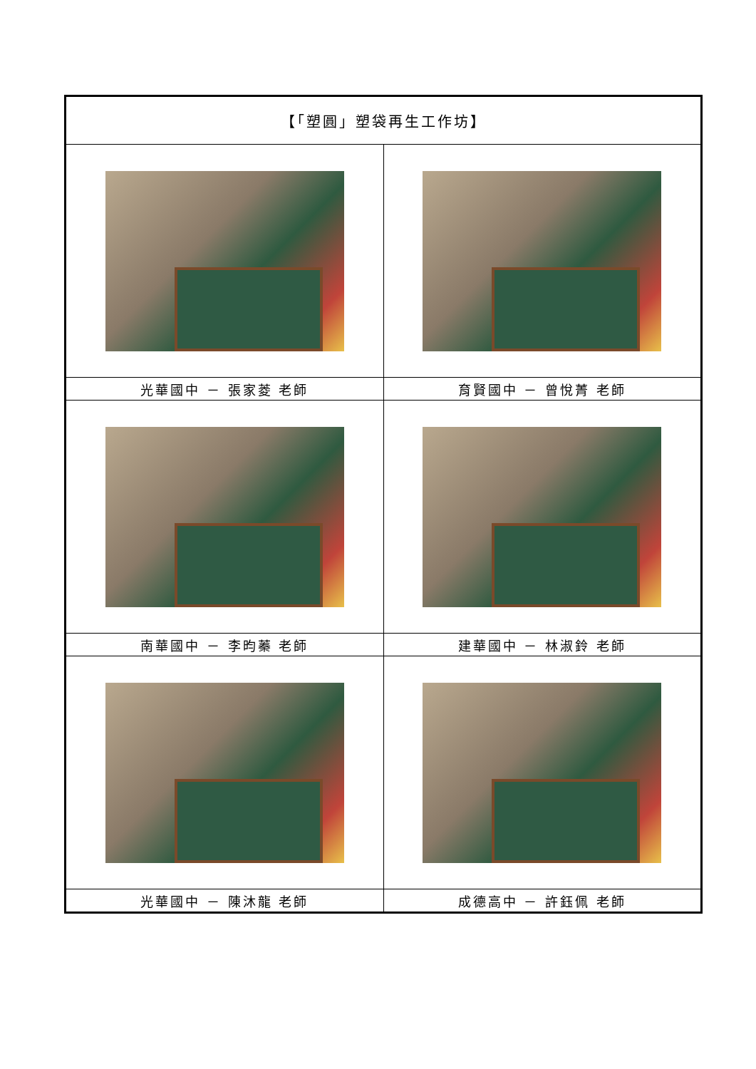| 【「塑圓」塑袋再生工作坊】 | |
| --- | --- |
| 光華國中 － 張家菱 老師 | 育賢國中 － 曾悅菁 老師 |
| 南華國中 － 李昀蓁 老師 | 建華國中 － 林淑鈴 老師 |
| 光華國中 － 陳沐龍 老師 | 成德高中 － 許鈺佩 老師 |